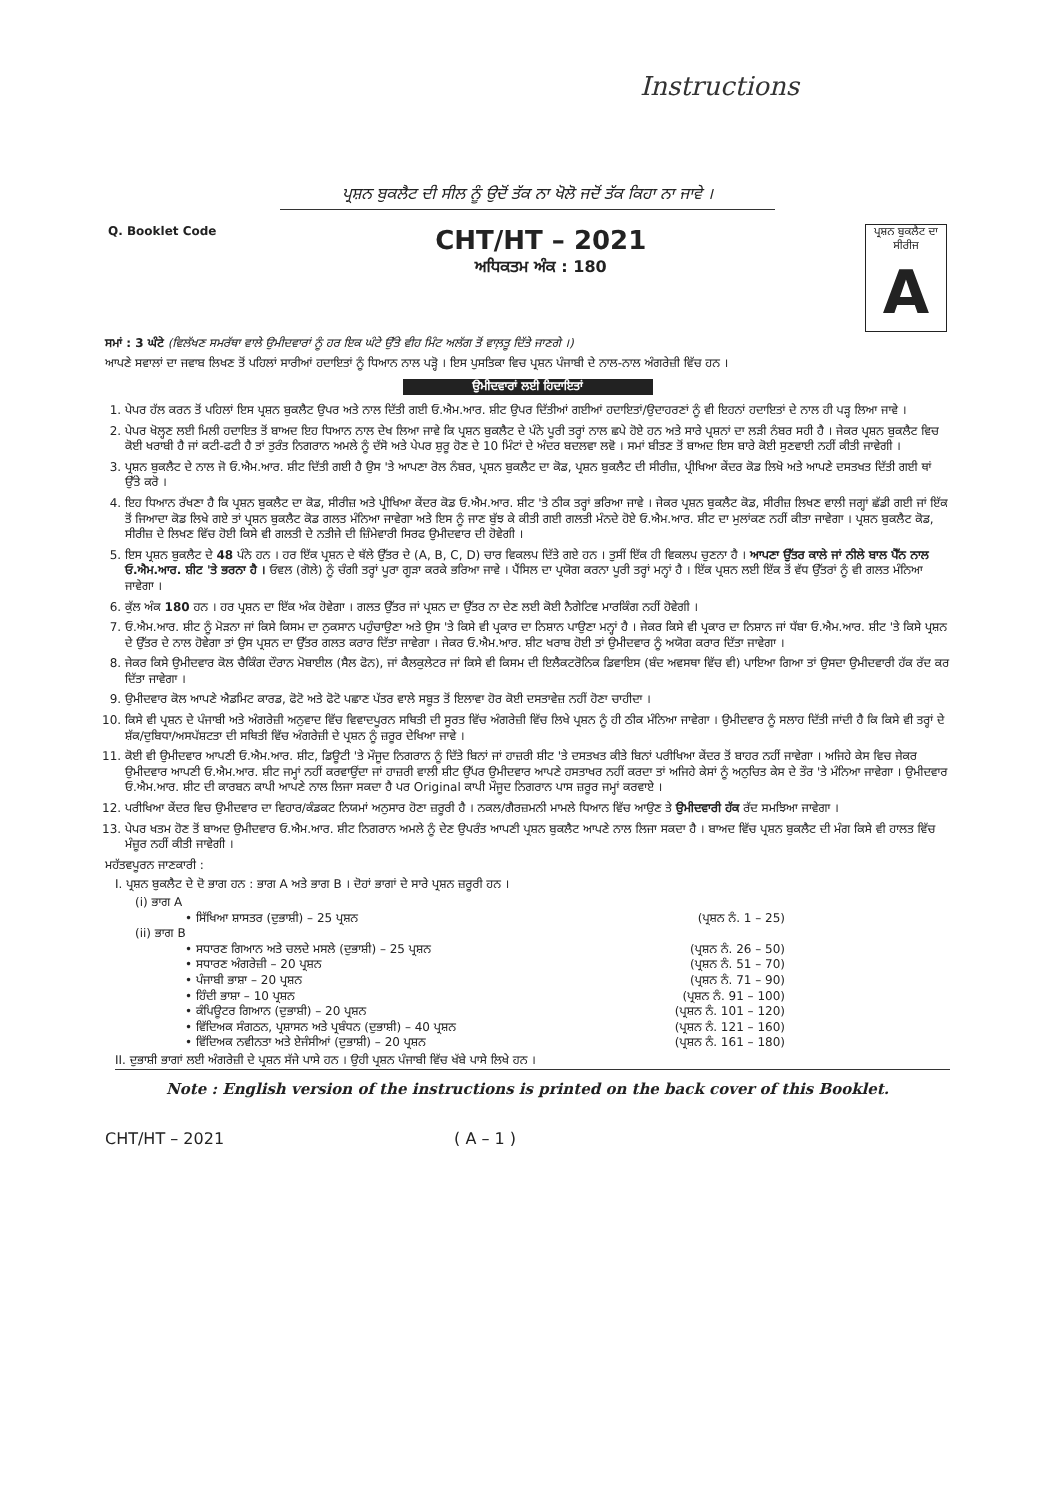Instructions
ਪ੍ਰਸ਼ਨ ਬੁਕਲੈਟ ਦੀ ਸੀਲ ਨੂੰ ਉਦੋਂ ਤੱਕ ਨਾ ਖੋਲੋ ਜਦੋਂ ਤੱਕ ਕਿਹਾ ਨਾ ਜਾਵੇ ।
Q. Booklet Code
CHT/HT – 2021
ਅਧਿਕਤਮ ਅੰਕ : 180
ਪ੍ਰਸ਼ਨ ਬੁਕਲੈਟ ਦਾ ਸੀਰੀਜ
A
ਸਮਾਂ : 3 ਘੰਟੇ (ਵਿਲੱਖਣ ਸਮਰੱਥਾ ਵਾਲੇ ਉਮੀਦਵਾਰਾਂ ਨੂੰ ਹਰ ਇਕ ਘੰਟੇ ਉੱਤੇ ਵੀਹ ਮਿੰਟ ਅਲੱਗ ਤੋਂ ਵਾਲ਼ਤੂ ਦਿੱਤੇ ਜਾਣਗੇ ।)
ਆਪਣੇ ਸਵਾਲਾਂ ਦਾ ਜਵਾਬ ਲਿਖਣ ਤੋਂ ਪਹਿਲਾਂ ਸਾਰੀਆਂ ਹਦਾਇਤਾਂ ਨੂੰ ਧਿਆਨ ਨਾਲ ਪੜ੍ਹੋ । ਇਸ ਪੁਸਤਿਕਾ ਵਿਚ ਪ੍ਰਸ਼ਨ ਪੰਜਾਬੀ ਦੇ ਨਾਲ-ਨਾਲ ਅੰਗਰੇਜ਼ੀ ਵਿੱਚ ਹਨ ।
ਉਮੀਦਵਾਰਾਂ ਲਈ ਹਿਦਾਇਤਾਂ
1. ਪੇਪਰ ਹੱਲ ਕਰਨ ਤੋਂ ਪਹਿਲਾਂ ਇਸ ਪ੍ਰਸ਼ਨ ਬੁਕਲੈਟ ਉਪਰ ਅਤੇ ਨਾਲ ਦਿੱਤੀ ਗਈ ਓ.ਐਮ.ਆਰ. ਸ਼ੀਟ ਉਪਰ ਦਿੱਤੀਆਂ ਗਈਆਂ ਹਦਾਇਤਾਂ/ਉਦਾਹਰਣਾਂ ਨੂੰ ਵੀ ਇਹਨਾਂ ਹਦਾਇਤਾਂ ਦੇ ਨਾਲ ਹੀ ਪੜ੍ਹ ਲਿਆ ਜਾਵੇ ।
2. ਪੇਪਰ ਖੋਲ੍ਹਣ ਲਈ ਮਿਲੀ ਹਦਾਇਤ ਤੋਂ ਬਾਅਦ ਇਹ ਧਿਆਨ ਨਾਲ ਦੇਖ ਲਿਆ ਜਾਵੇ ਕਿ ਪ੍ਰਸ਼ਨ ਬੁਕਲੈਟ ਦੇ ਪੰਨੇ ਪੂਰੀ ਤਰ੍ਹਾਂ ਨਾਲ ਛਪੇ ਹੋਏ ਹਨ ਅਤੇ ਸਾਰੇ ਪ੍ਰਸ਼ਨਾਂ ਦਾ ਲੜੀ ਨੰਬਰ ਸਹੀ ਹੈ । ਜੇਕਰ ਪ੍ਰਸ਼ਨ ਬੁਕਲੈਟ ਵਿਚ ਕੋਈ ਖਰਾਬੀ ਹੈ ਜਾਂ ਕਟੀ-ਫਟੀ ਹੈ ਤਾਂ ਤੁਰੰਤ ਨਿਗਰਾਨ ਅਮਲੇ ਨੂੰ ਦੱਸੋ ਅਤੇ ਪੇਪਰ ਸ਼ੁਰੂ ਹੋਣ ਦੇ 10 ਮਿੰਟਾਂ ਦੇ ਅੰਦਰ ਬਦਲਵਾ ਲਵੋ । ਸਮਾਂ ਬੀਤਣ ਤੋਂ ਬਾਅਦ ਇਸ ਬਾਰੇ ਕੋਈ ਸੁਣਵਾਈ ਨਹੀਂ ਕੀਤੀ ਜਾਵੇਗੀ ।
3. ਪ੍ਰਸ਼ਨ ਬੁਕਲੈਟ ਦੇ ਨਾਲ ਜੋ ਓ.ਐਮ.ਆਰ. ਸ਼ੀਟ ਦਿੱਤੀ ਗਈ ਹੈ ਉਸ 'ਤੇ ਆਪਣਾ ਰੋਲ ਨੰਬਰ, ਪ੍ਰਸ਼ਨ ਬੁਕਲੈਟ ਦਾ ਕੋਡ, ਪ੍ਰਸ਼ਨ ਬੁਕਲੈਟ ਦੀ ਸੀਰੀਜ਼, ਪ੍ਰੀਖਿਆ ਕੇਂਦਰ ਕੋਡ ਲਿਖੋ ਅਤੇ ਆਪਣੇ ਦਸਤਖਤ ਦਿੱਤੀ ਗਈ ਥਾਂ ਉੱਤੇ ਕਰੋ ।
4. ਇਹ ਧਿਆਨ ਰੱਖਣਾ ਹੈ ਕਿ ਪ੍ਰਸ਼ਨ ਬੁਕਲੈਟ ਦਾ ਕੋਡ, ਸੀਰੀਜ਼ ਅਤੇ ਪ੍ਰੀਖਿਆ ਕੇਂਦਰ ਕੋਡ ਓ.ਐਮ.ਆਰ. ਸ਼ੀਟ 'ਤੇ ਠੀਕ ਤਰ੍ਹਾਂ ਭਰਿਆ ਜਾਵੇ । ਜੇਕਰ ਪ੍ਰਸ਼ਨ ਬੁਕਲੈਟ ਕੋਡ, ਸੀਰੀਜ਼ ਲਿਖਣ ਵਾਲੀ ਜਗ੍ਹਾਂ ਛੱਡੀ ਗਈ ਜਾਂ ਇੱਕ ਤੋਂ ਜਿਆਦਾ ਕੋਡ ਲਿਖੇ ਗਏ ਤਾਂ ਪ੍ਰਸ਼ਨ ਬੁਕਲੈਟ ਕੋਡ ਗਲਤ ਮੰਨਿਆ ਜਾਵੇਗਾ ਅਤੇ ਇਸ ਨੂੰ ਜਾਣ ਬੁੱਝ ਕੇ ਕੀਤੀ ਗਈ ਗਲਤੀ ਮੰਨਦੇ ਹੋਏ ਓ.ਐਮ.ਆਰ. ਸ਼ੀਟ ਦਾ ਮੁਲਾਂਕਣ ਨਹੀਂ ਕੀਤਾ ਜਾਵੇਗਾ । ਪ੍ਰਸ਼ਨ ਬੁਕਲੈਟ ਕੋਡ, ਸੀਰੀਜ਼ ਦੇ ਲਿਖਣ ਵਿੱਚ ਹੋਈ ਕਿਸੇ ਵੀ ਗਲਤੀ ਦੇ ਨਤੀਜੇ ਦੀ ਜ਼ਿੰਮੇਵਾਰੀ ਸਿਰਫ ਉਮੀਦਵਾਰ ਦੀ ਹੋਵੇਗੀ ।
5. ਇਸ ਪ੍ਰਸ਼ਨ ਬੁਕਲੈਟ ਦੇ 48 ਪੰਨੇ ਹਨ । ਹਰ ਇੱਕ ਪ੍ਰਸ਼ਨ ਦੇ ਥੱਲੇ ਉੱਤਰ ਦੇ (A, B, C, D) ਚਾਰ ਵਿਕਲਪ ਦਿੱਤੇ ਗਏ ਹਨ । ਤੁਸੀਂ ਇੱਕ ਹੀ ਵਿਕਲਪ ਚੁਣਨਾ ਹੈ । ਆਪਣਾ ਉੱਤਰ ਕਾਲੇ ਜਾਂ ਨੀਲੇ ਬਾਲ ਪੈੱਨ ਨਾਲ ਓ.ਐਮ.ਆਰ. ਸ਼ੀਟ 'ਤੇ ਭਰਨਾ ਹੈ । ਓਵਲ (ਗੋਲੇ) ਨੂੰ ਚੰਗੀ ਤਰ੍ਹਾਂ ਪੂਰਾ ਗੂੜਾ ਕਰਕੇ ਭਰਿਆ ਜਾਵੇ । ਪੈਂਸਿਲ ਦਾ ਪ੍ਰਯੋਗ ਕਰਨਾ ਪੂਰੀ ਤਰ੍ਹਾਂ ਮਨ੍ਹਾਂ ਹੈ । ਇੱਕ ਪ੍ਰਸ਼ਨ ਲਈ ਇੱਕ ਤੋਂ ਵੱਧ ਉੱਤਰਾਂ ਨੂੰ ਵੀ ਗਲਤ ਮੰਨਿਆ ਜਾਵੇਗਾ ।
6. ਕੁੱਲ ਅੰਕ 180 ਹਨ । ਹਰ ਪ੍ਰਸ਼ਨ ਦਾ ਇੱਕ ਅੰਕ ਹੋਵੇਗਾ । ਗਲਤ ਉੱਤਰ ਜਾਂ ਪ੍ਰਸ਼ਨ ਦਾ ਉੱਤਰ ਨਾ ਦੇਣ ਲਈ ਕੋਈ ਨੈਗੇਟਿਵ ਮਾਰਕਿੰਗ ਨਹੀਂ ਹੋਵੇਗੀ ।
7. ਓ.ਐਮ.ਆਰ. ਸ਼ੀਟ ਨੂੰ ਮੋੜਨਾ ਜਾਂ ਕਿਸੇ ਕਿਸਮ ਦਾ ਨੁਕਸਾਨ ਪਹੁੰਚਾਉਣਾ ਅਤੇ ਉਸ 'ਤੇ ਕਿਸੇ ਵੀ ਪ੍ਰਕਾਰ ਦਾ ਨਿਸ਼ਾਨ ਪਾਉਣਾ ਮਨ੍ਹਾਂ ਹੈ । ਜੇਕਰ ਕਿਸੇ ਵੀ ਪ੍ਰਕਾਰ ਦਾ ਨਿਸ਼ਾਨ ਜਾਂ ਧੱਬਾ ਓ.ਐਮ.ਆਰ. ਸ਼ੀਟ 'ਤੇ ਕਿਸੇ ਪ੍ਰਸ਼ਨ ਦੇ ਉੱਤਰ ਦੇ ਨਾਲ ਹੋਵੇਗਾ ਤਾਂ ਉਸ ਪ੍ਰਸ਼ਨ ਦਾ ਉੱਤਰ ਗਲਤ ਕਰਾਰ ਦਿੱਤਾ ਜਾਵੇਗਾ । ਜੇਕਰ ਓ.ਐਮ.ਆਰ. ਸ਼ੀਟ ਖਰਾਬ ਹੋਈ ਤਾਂ ਉਮੀਦਵਾਰ ਨੂੰ ਅਯੋਗ ਕਰਾਰ ਦਿੱਤਾ ਜਾਵੇਗਾ ।
8. ਜੇਕਰ ਕਿਸੇ ਉਮੀਦਵਾਰ ਕੋਲ ਚੈਕਿੰਗ ਦੌਰਾਨ ਮੋਬਾਈਲ (ਸੈਲ ਫੋਨ), ਜਾਂ ਕੈਲਕੁਲੇਟਰ ਜਾਂ ਕਿਸੇ ਵੀ ਕਿਸਮ ਦੀ ਇਲੈਕਟਰੋਨਿਕ ਡਿਵਾਇਸ (ਬੰਦ ਅਵਸਥਾ ਵਿੱਚ ਵੀ) ਪਾਇਆ ਗਿਆ ਤਾਂ ਉਸਦਾ ਉਮੀਦਵਾਰੀ ਹੱਕ ਰੱਦ ਕਰ ਦਿੱਤਾ ਜਾਵੇਗਾ ।
9. ਉਮੀਦਵਾਰ ਕੋਲ ਆਪਣੇ ਐਡਮਿਟ ਕਾਰਡ, ਫੋਟੋ ਅਤੇ ਫੋਟੋ ਪਛਾਣ ਪੱਤਰ ਵਾਲੇ ਸਬੂਤ ਤੋਂ ਇਲਾਵਾ ਹੋਰ ਕੋਈ ਦਸਤਾਵੇਜ਼ ਨਹੀਂ ਹੋਣਾ ਚਾਹੀਦਾ ।
10. ਕਿਸੇ ਵੀ ਪ੍ਰਸ਼ਨ ਦੇ ਪੰਜਾਬੀ ਅਤੇ ਅੰਗਰੇਜ਼ੀ ਅਨੁਵਾਦ ਵਿੱਚ ਵਿਵਾਦਪੂਰਨ ਸਥਿਤੀ ਦੀ ਸੂਰਤ ਵਿੱਚ ਅੰਗਰੇਜ਼ੀ ਵਿੱਚ ਲਿਖੇ ਪ੍ਰਸ਼ਨ ਨੂੰ ਹੀ ਠੀਕ ਮੰਨਿਆ ਜਾਵੇਗਾ । ਉਮੀਦਵਾਰ ਨੂੰ ਸਲਾਹ ਦਿੱਤੀ ਜਾਂਦੀ ਹੈ ਕਿ ਕਿਸੇ ਵੀ ਤਰ੍ਹਾਂ ਦੇ ਸ਼ੱਕ/ਦੁਬਿਧਾ/ਅਸਪੱਸ਼ਟਤਾ ਦੀ ਸਥਿਤੀ ਵਿੱਚ ਅੰਗਰੇਜ਼ੀ ਦੇ ਪ੍ਰਸ਼ਨ ਨੂੰ ਜ਼ਰੂਰ ਦੇਖਿਆ ਜਾਵੇ ।
11. ਕੋਈ ਵੀ ਉਮੀਦਵਾਰ ਆਪਣੀ ਓ.ਐਮ.ਆਰ. ਸ਼ੀਟ, ਡਿਊਟੀ 'ਤੇ ਮੌਜੂਦ ਨਿਗਰਾਨ ਨੂੰ ਦਿੱਤੇ ਬਿਨਾਂ ਜਾਂ ਹਾਜ਼ਰੀ ਸ਼ੀਟ 'ਤੇ ਦਸਤਖਤ ਕੀਤੇ ਬਿਨਾਂ ਪਰੀਖਿਆ ਕੇਂਦਰ ਤੋਂ ਬਾਹਰ ਨਹੀਂ ਜਾਵੇਗਾ । ਅਜਿਹੇ ਕੇਸ ਵਿਚ ਜੇਕਰ ਉਮੀਦਵਾਰ ਆਪਣੀ ਓ.ਐਮ.ਆਰ. ਸ਼ੀਟ ਜਮ੍ਹਾਂ ਨਹੀਂ ਕਰਵਾਉਂਦਾ ਜਾਂ ਹਾਜ਼ਰੀ ਵਾਲੀ ਸ਼ੀਟ ਉੱਪਰ ਉਮੀਦਵਾਰ ਆਪਣੇ ਹਸਤਾਖਰ ਨਹੀਂ ਕਰਦਾ ਤਾਂ ਅਜਿਹੇ ਕੇਸਾਂ ਨੂੰ ਅਨੁਚਿਤ ਕੇਸ ਦੇ ਤੌਰ 'ਤੇ ਮੰਨਿਆ ਜਾਵੇਗਾ । ਉਮੀਦਵਾਰ ਓ.ਐਮ.ਆਰ. ਸ਼ੀਟ ਦੀ ਕਾਰਬਨ ਕਾਪੀ ਆਪਣੇ ਨਾਲ ਲਿਜਾ ਸਕਦਾ ਹੈ ਪਰ Original ਕਾਪੀ ਮੌਜੂਦ ਨਿਗਰਾਨ ਪਾਸ ਜ਼ਰੂਰ ਜਮ੍ਹਾਂ ਕਰਵਾਏ ।
12. ਪਰੀਖਿਆ ਕੇਂਦਰ ਵਿਚ ਉਮੀਦਵਾਰ ਦਾ ਵਿਹਾਰ/ਕੰਡਕਟ ਨਿਯਮਾਂ ਅਨੁਸਾਰ ਹੋਣਾ ਜ਼ਰੂਰੀ ਹੈ । ਨਕਲ/ਗੈਰਜ਼ਮਨੀ ਮਾਮਲੇ ਧਿਆਨ ਵਿੱਚ ਆਉਣ ਤੇ ਉਮੀਦਵਾਰੀ ਹੱਕ ਰੱਦ ਸਮਝਿਆ ਜਾਵੇਗਾ ।
13. ਪੇਪਰ ਖਤਮ ਹੋਣ ਤੋਂ ਬਾਅਦ ਉਮੀਦਵਾਰ ਓ.ਐਮ.ਆਰ. ਸ਼ੀਟ ਨਿਗਰਾਨ ਅਮਲੇ ਨੂੰ ਦੇਣ ਉਪਰੰਤ ਆਪਣੀ ਪ੍ਰਸ਼ਨ ਬੁਕਲੈਟ ਆਪਣੇ ਨਾਲ ਲਿਜਾ ਸਕਦਾ ਹੈ । ਬਾਅਦ ਵਿੱਚ ਪ੍ਰਸ਼ਨ ਬੁਕਲੈਟ ਦੀ ਮੰਗ ਕਿਸੇ ਵੀ ਹਾਲਤ ਵਿੱਚ ਮੰਜ਼ੂਰ ਨਹੀਂ ਕੀਤੀ ਜਾਵੇਗੀ ।
ਮਹੱਤਵਪੂਰਨ ਜਾਣਕਾਰੀ :
I. ਪ੍ਰਸ਼ਨ ਬੁਕਲੈਟ ਦੇ ਦੋ ਭਾਗ ਹਨ : ਭਾਗ A ਅਤੇ ਭਾਗ B । ਦੋਹਾਂ ਭਾਗਾਂ ਦੇ ਸਾਰੇ ਪ੍ਰਸ਼ਨ ਜ਼ਰੂਰੀ ਹਨ ।
(i) ਭਾਗ A
• ਸਿੱਖਿਆ ਸ਼ਾਸਤਰ (ਦੁਭਾਸ਼ੀ) – 25 ਪ੍ਰਸ਼ਨ (ਪ੍ਰਸ਼ਨ ਨੰ. 1 – 25)
(ii) ਭਾਗ B
• ਸਧਾਰਣ ਗਿਆਨ ਅਤੇ ਚਲਦੇ ਮਸਲੇ (ਦੁਭਾਸ਼ੀ) – 25 ਪ੍ਰਸ਼ਨ (ਪ੍ਰਸ਼ਨ ਨੰ. 26 – 50)
• ਸਧਾਰਣ ਅੰਗਰੇਜ਼ੀ – 20 ਪ੍ਰਸ਼ਨ (ਪ੍ਰਸ਼ਨ ਨੰ. 51 – 70)
• ਪੰਜਾਬੀ ਭਾਸ਼ਾ – 20 ਪ੍ਰਸ਼ਨ (ਪ੍ਰਸ਼ਨ ਨੰ. 71 – 90)
• ਹਿੰਦੀ ਭਾਸ਼ਾ – 10 ਪ੍ਰਸ਼ਨ (ਪ੍ਰਸ਼ਨ ਨੰ. 91 – 100)
• ਕੰਪਿਊਟਰ ਗਿਆਨ (ਦੁਭਾਸ਼ੀ) – 20 ਪ੍ਰਸ਼ਨ (ਪ੍ਰਸ਼ਨ ਨੰ. 101 – 120)
• ਵਿੱਦਿਅਕ ਸੰਗਠਨ, ਪ੍ਰਸ਼ਾਸਨ ਅਤੇ ਪ੍ਰਬੰਧਨ (ਦੁਭਾਸ਼ੀ) – 40 ਪ੍ਰਸ਼ਨ (ਪ੍ਰਸ਼ਨ ਨੰ. 121 – 160)
• ਵਿੱਦਿਅਕ ਨਵੀਨਤਾ ਅਤੇ ਏਜੰਸੀਆਂ (ਦੁਭਾਸ਼ੀ) – 20 ਪ੍ਰਸ਼ਨ (ਪ੍ਰਸ਼ਨ ਨੰ. 161 – 180)
II. ਦੁਭਾਸ਼ੀ ਭਾਗਾਂ ਲਈ ਅੰਗਰੇਜ਼ੀ ਦੇ ਪ੍ਰਸ਼ਨ ਸੱਜੇ ਪਾਸੇ ਹਨ । ਉਹੀ ਪ੍ਰਸ਼ਨ ਪੰਜਾਬੀ ਵਿੱਚ ਖੱਬੇ ਪਾਸੇ ਲਿਖੇ ਹਨ ।
Note : English version of the instructions is printed on the back cover of this Booklet.
CHT/HT – 2021 ( A – 1 )